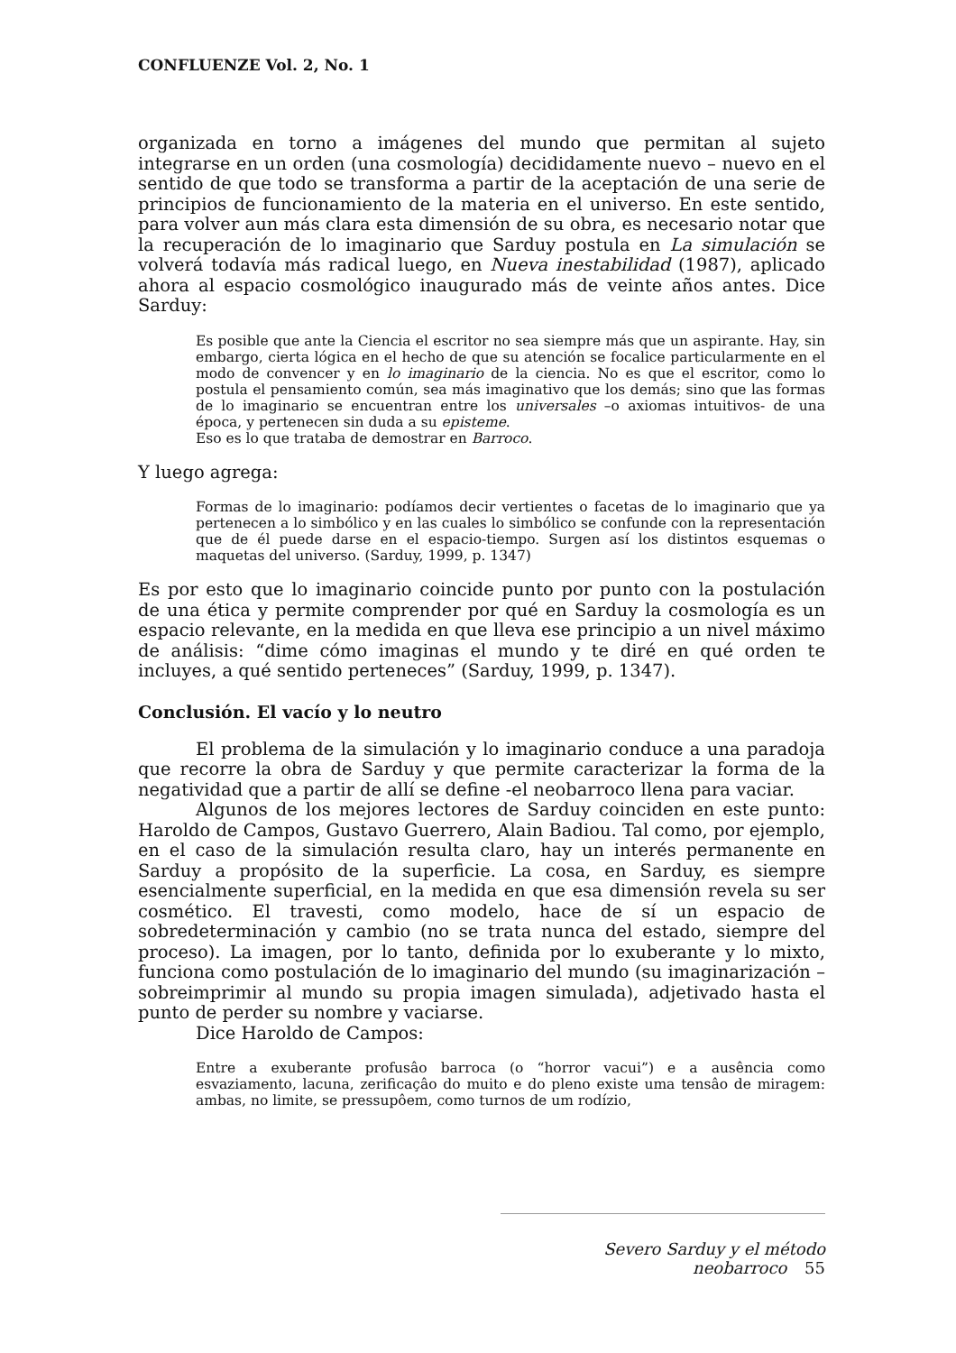CONFLUENZE Vol. 2, No. 1
organizada en torno a imágenes del mundo que permitan al sujeto integrarse en un orden (una cosmología) decididamente nuevo – nuevo en el sentido de que todo se transforma a partir de la aceptación de una serie de principios de funcionamiento de la materia en el universo. En este sentido, para volver aun más clara esta dimensión de su obra, es necesario notar que la recuperación de lo imaginario que Sarduy postula en La simulación se volverá todavía más radical luego, en Nueva inestabilidad (1987), aplicado ahora al espacio cosmológico inaugurado más de veinte años antes. Dice Sarduy:
Es posible que ante la Ciencia el escritor no sea siempre más que un aspirante. Hay, sin embargo, cierta lógica en el hecho de que su atención se focalice particularmente en el modo de convencer y en lo imaginario de la ciencia. No es que el escritor, como lo postula el pensamiento común, sea más imaginativo que los demás; sino que las formas de lo imaginario se encuentran entre los universales –o axiomas intuitivos- de una época, y pertenecen sin duda a su episteme.
Eso es lo que trataba de demostrar en Barroco.
Y luego agrega:
Formas de lo imaginario: podíamos decir vertientes o facetas de lo imaginario que ya pertenecen a lo simbólico y en las cuales lo simbólico se confunde con la representación que de él puede darse en el espacio-tiempo. Surgen así los distintos esquemas o maquetas del universo. (Sarduy, 1999, p. 1347)
Es por esto que lo imaginario coincide punto por punto con la postulación de una ética y permite comprender por qué en Sarduy la cosmología es un espacio relevante, en la medida en que lleva ese principio a un nivel máximo de análisis: “dime cómo imaginas el mundo y te diré en qué orden te incluyes, a qué sentido perteneces” (Sarduy, 1999, p. 1347).
Conclusión. El vacío y lo neutro
El problema de la simulación y lo imaginario conduce a una paradoja que recorre la obra de Sarduy y que permite caracterizar la forma de la negatividad que a partir de allí se define -el neobarroco llena para vaciar.
Algunos de los mejores lectores de Sarduy coinciden en este punto: Haroldo de Campos, Gustavo Guerrero, Alain Badiou. Tal como, por ejemplo, en el caso de la simulación resulta claro, hay un interés permanente en Sarduy a propósito de la superficie. La cosa, en Sarduy, es siempre esencialmente superficial, en la medida en que esa dimensión revela su ser cosmético. El travesti, como modelo, hace de sí un espacio de sobredeterminación y cambio (no se trata nunca del estado, siempre del proceso). La imagen, por lo tanto, definida por lo exuberante y lo mixto, funciona como postulación de lo imaginario del mundo (su imaginarización – sobreimprimir al mundo su propia imagen simulada), adjetivado hasta el punto de perder su nombre y vaciarse.
Dice Haroldo de Campos:
Entre a exuberante profusâo barroca (o “horror vacui”) e a ausência como esvaziamento, lacuna, zerificaçâo do muito e do pleno existe uma tensâo de miragem: ambas, no limite, se pressupôem, como turnos de um rodízio,
Severo Sarduy y el método neobarroco 55